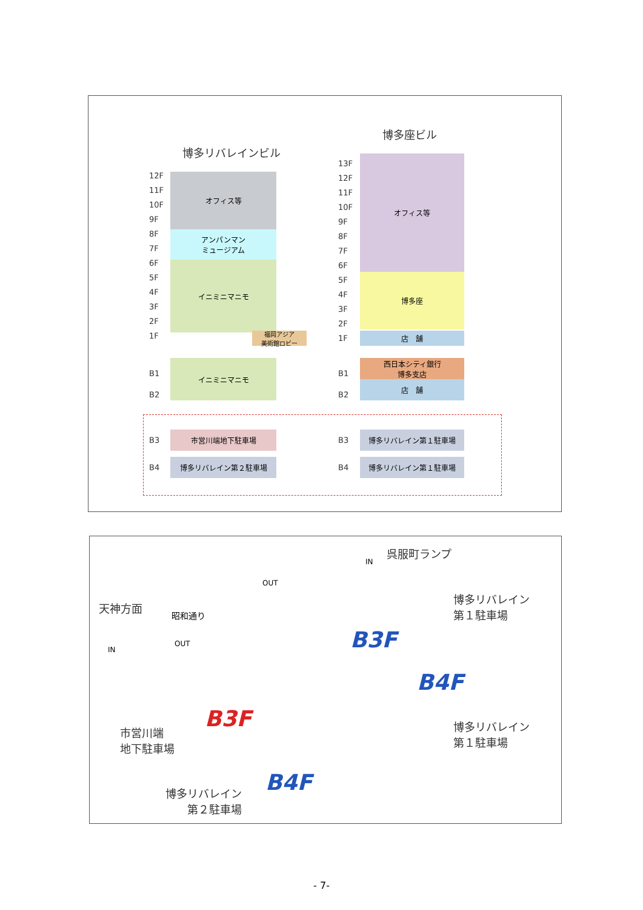博多リバレインビル
博多座ビル
12F
11F
10F
9F
8F
7F
6F
5F
4F
3F
2F
1F
オフィス等
アンパンマン
ミュージアム
イニミニマニモ
福岡アジア
美術館ロビー
13F
12F
11F
10F
9F
8F
7F
6F
5F
4F
3F
2F
1F
オフィス等
博多座
店　舗
B1
B2
イニミニマニモ
B1
B2
西日本シティ銀行
博多支店
店　舗
B3
市営川端地下駐車場
B3
博多リバレイン第１駐車場
B4
博多リバレイン第２駐車場
B4
博多リバレイン第１駐車場
呉服町ランプ
天神方面
昭和通り
OUT
OUT
IN
IN
博多リバレイン
第１駐車場
博多リバレイン
第１駐車場
市営川端
地下駐車場
博多リバレイン
　　第２駐車場
B3F
B4F
B3F
B4F
- 7-